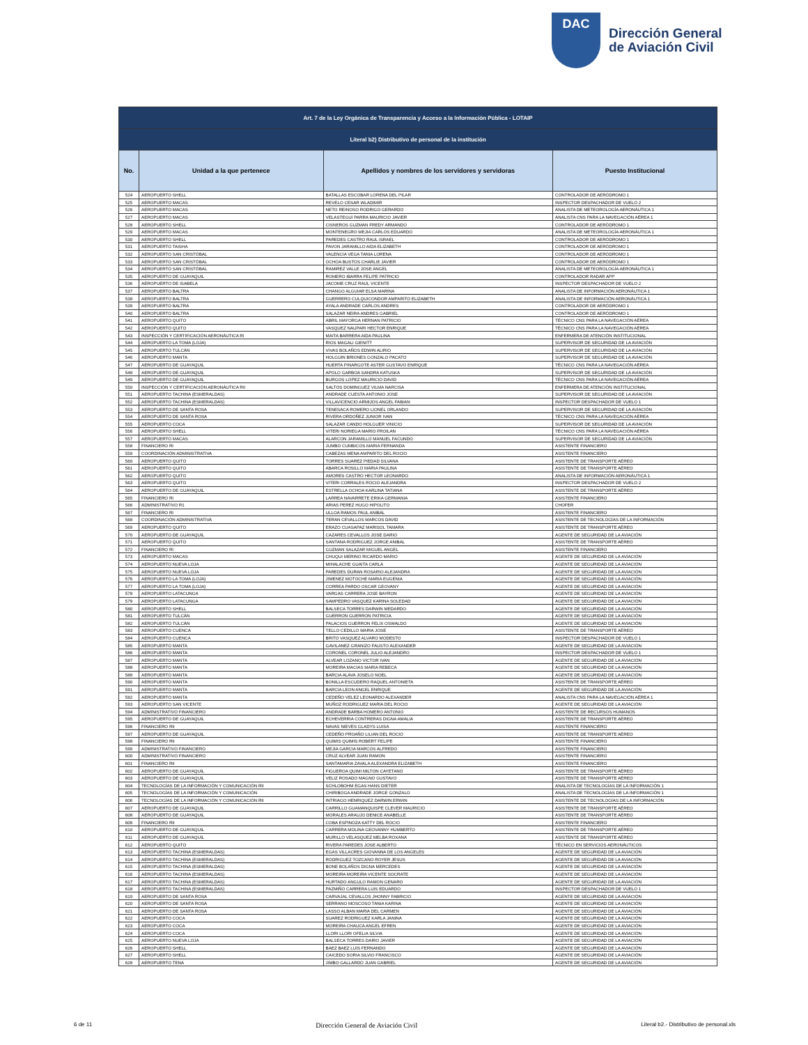DAC
Dirección General
de Aviación Civil
| Art. 7 de la Ley Orgánica de Transparencia y Acceso a la Información Pública - LOTAIP | | | |
| --- | --- | --- | --- |
| Literal b2) Distributivo de personal de la institución | | | |
| No. | Unidad a la que pertenece | Apellidos y nombres de los servidores y servidoras | Puesto Institucional |
| 524 | AEROPUERTO SHELL | BATALLAS ESCOBAR LORENA DEL PILAR | CONTROLADOR DE AERÓDROMO 1 |
| 525 | AEROPUERTO MACAS | REVELO CESAR WLADIMIR | INSPECTOR DESPACHADOR DE VUELO 2 |
| 526 | AEROPUERTO MACAS | NETO REINOSO RODRIGO GERARDO | ANALISTA DE METEOROLOGÍA AERONÁUTICA 1 |
| 527 | AEROPUERTO MACAS | VELASTEGUI PARRA MAURICIO JAVIER | ANALISTA CNS PARA LA NAVEGACIÓN AÉREA 1 |
| 528 | AEROPUERTO SHELL | CISNEROS GUZMAN FREDY ARMANDO | CONTROLADOR DE AERÓDROMO 1 |
| 529 | AEROPUERTO MACAS | MONTENEGRO MEJIA CARLOS EDUARDO | ANALISTA DE METEOROLOGÍA AERONÁUTICA 1 |
| 530 | AEROPUERTO SHELL | PAREDES CASTRO RAUL ISRAEL | CONTROLADOR DE AERÓDROMO 1 |
| 531 | AEROPUERTO TAISHA | PAVON JARAMILLO AIDA ELIZABETH | CONTROLADOR DE AERÓDROMO 1 |
| 532 | AEROPUERTO SAN CRISTÓBAL | VALENCIA VEGA TANIA LORENA | CONTROLADOR DE AERÓDROMO 1 |
| 533 | AEROPUERTO SAN CRISTÓBAL | OCHOA BUSTOS CHARLIE JAVIER | CONTROLADOR DE AERÓDROMO 1 |
| 534 | AEROPUERTO SAN CRISTÓBAL | RAMIREZ VALLE JOSE ANGEL | ANALISTA DE METEOROLOGÍA AERONÁUTICA 1 |
| 535 | AEROPUERTO DE GUAYAQUIL | ROMERO IBARRA FELIPE PATRICIO | CONTROLADOR RADAR APP |
| 536 | AEROPUERTO DE ISABELA | JACOME CRUZ RAUL VICENTE | INSPECTOR DESPACHADOR DE VUELO 2 |
| 537 | AEROPUERTO BALTRA | CHANGO ALGUIAR ELSA MARINA | ANALISTA DE INFORMACIÓN AERONÁUTICA 1 |
| 538 | AEROPUERTO BALTRA | GUERRERO CULQUICONDOR AMPARITO ELIZABETH | ANALISTA DE INFORMACIÓN AERONÁUTICA 1 |
| 539 | AEROPUERTO BALTRA | AYALA ANDRADE CARLOS ANDRES | CONTROLADOR DE AERÓDROMO 1 |
| 540 | AEROPUERTO BALTRA | SALAZAR NEIRA ANDRES GABRIEL | CONTROLADOR DE AERÓDROMO 1 |
| 541 | AEROPUERTO QUITO | ABRIL MAYORGA HERNAN PATRICIO | TÉCNICO CNS PARA LA NAVEGACIÓN AÉREA |
| 542 | AEROPUERTO QUITO | VASQUEZ NAUPARI HECTOR ENRIQUE | TÉCNICO CNS PARA LA NAVEGACIÓN AÉREA |
| 543 | INSPECCIÓN Y CERTIFICACIÓN AERONÁUTICA RI | MAITA BARRERA AIDA PAULINA | ENFERMERA DE ATENCIÓN INSTITUCIONAL |
| 544 | AEROPUERTO LA TOMA (LOJA) | RIOS MAGALI GIENITT | SUPERVISOR DE SEGURIDAD DE LA AVIACIÓN |
| 545 | AEROPUERTO TULCÁN | VIVAS BOLAÑOS EDWIN ALIRIO | SUPERVISOR DE SEGURIDAD DE LA AVIACIÓN |
| 546 | AEROPUERTO MANTA | HOLGUIN BRIONES GONZALO PACATO | SUPERVISOR DE SEGURIDAD DE LA AVIACIÓN |
| 547 | AEROPUERTO DE GUAYAQUIL | HUERTA PINARGOTE ASTER GUSTAVO ENRIQUE | TÉCNICO CNS PARA LA NAVEGACIÓN AÉREA |
| 548 | AEROPUERTO DE GUAYAQUIL | APOLO GARBOA SANDRA KATUSKA | SUPERVISOR DE SEGURIDAD DE LA AVIACIÓN |
| 549 | AEROPUERTO DE GUAYAQUIL | BURGOS LOPEZ MAURICIO DAVID | TÉCNICO CNS PARA LA NAVEGACIÓN AÉREA |
| 550 | INSPECCIÓN Y CERTIFICACIÓN AERONÁUTICA RII | SALTOS DOMINGUEZ VILMA NARCISA | ENFERMERA DE ATENCIÓN INSTITUCIONAL |
| 551 | AEROPUERTO TACHINA (ESMERALDAS) | ANDRADE CUESTA ANTONIO JOSE | SUPERVISOR DE SEGURIDAD DE LA AVIACIÓN |
| 552 | AEROPUERTO TACHINA (ESMERALDAS) | VILLAVICENCIO ARMIJOS ANGEL FABIAN | INSPECTOR DESPACHADOR DE VUELO 1 |
| 553 | AEROPUERTO DE SANTA ROSA | TENESACA ROMERO LIONEL ORLANDO | SUPERVISOR DE SEGURIDAD DE LA AVIACIÓN |
| 554 | AEROPUERTO DE SANTA ROSA | RIVERA ORDOÑEZ JUNIOR IVAN | TÉCNICO CNS PARA LA NAVEGACIÓN AÉREA |
| 555 | AEROPUERTO COCA | SALAZAR CANDO HOLGUER VINICIO | SUPERVISOR DE SEGURIDAD DE LA AVIACIÓN |
| 556 | AEROPUERTO SHELL | VITERI NORIEGA MARIO FROILAN | TÉCNICO CNS PARA LA NAVEGACIÓN AÉREA |
| 557 | AEROPUERTO MACAS | ALARCON JARAMILLO MANUEL FACUNDO | SUPERVISOR DE SEGURIDAD DE LA AVIACIÓN |
| 558 | FINANCIERO RI | JUMBO CUMBICOS MARIA FERNANDA | ASISTENTE FINANCIERO |
| 559 | COORDINACIÓN ADMINISTRATIVA | CABEZAS MENA AMPARITO DEL ROCIO | ASISTENTE FINANCIERO |
| 560 | AEROPUERTO QUITO | TORRES SUAREZ PIEDAD SILVANA | ASISTENTE DE TRANSPORTE AÉREO |
| 561 | AEROPUERTO QUITO | ABARCA ROSILLO MARIA PAULINA | ASISTENTE DE TRANSPORTE AÉREO |
| 562 | AEROPUERTO QUITO | AMORES CASTRO HECTOR LEONARDO | ANALISTA DE INFORMACIÓN AERONÁUTICA 1 |
| 563 | AEROPUERTO QUITO | VITERI CORRALES ROCIO ALEJANDRA | INSPECTOR DESPACHADOR DE VUELO 2 |
| 564 | AEROPUERTO DE GUAYAQUIL | ESTRELLA OCHOA KARLINA TATIANA | ASISTENTE DE TRANSPORTE AÉREO |
| 565 | FINANCIERO RI | LARREA NAVARRETE ERIKA GERMANIA | ASISTENTE FINANCIERO |
| 566 | ADMINISTRATIVO R1 | ARIAS PEREZ HUGO HIPOLITO | CHOFER |
| 567 | FINANCIERO RI | ULLOA RAMOS PAUL ANIBAL | ASISTENTE FINANCIERO |
| 568 | COORDINACIÓN ADMINISTRATIVA | TERAN CEVALLOS MARCOS DAVID | ASISTENTE DE TECNOLOGÍAS DE LA INFORMACIÓN |
| 569 | AEROPUERTO QUITO | ERAZO CUASAPAZ MARISOL TAMARA | ASISTENTE DE TRANSPORTE AÉREO |
| 570 | AEROPUERTO DE GUAYAQUIL | CAZARES CEVALLOS JOSE DARIO | AGENTE DE SEGURIDAD DE LA AVIACIÓN |
| 571 | AEROPUERTO QUITO | SANTANA RODRIGUEZ JORGE ANIBAL | ASISTENTE DE TRANSPORTE AÉREO |
| 572 | FINANCIERO RI | GUZMAN SALAZAR MIGUEL ANGEL | ASISTENTE FINANCIERO |
| 573 | AEROPUERTO MACAS | CHUQUI MERINO RICARDO MARIO | AGENTE DE SEGURIDAD DE LA AVIACIÓN |
| 574 | AEROPUERTO NUEVA LOJA | MIHALACHE GUAITA CARLA | AGENTE DE SEGURIDAD DE LA AVIACIÓN |
| 575 | AEROPUERTO NUEVA LOJA | PAREDES DURAN ROSARIO ALEJANDRA | AGENTE DE SEGURIDAD DE LA AVIACIÓN |
| 576 | AEROPUERTO LA TOMA (LOJA) | JIMENEZ MOTOCHE MARIA EUGENIA | AGENTE DE SEGURIDAD DE LA AVIACIÓN |
| 577 | AEROPUERTO LA TOMA (LOJA) | CORREA PARDO OSCAR GEOVANY | AGENTE DE SEGURIDAD DE LA AVIACIÓN |
| 578 | AEROPUERTO LATACUNGA | VARGAS CARRERA JOSE BAYRON | AGENTE DE SEGURIDAD DE LA AVIACIÓN |
| 579 | AEROPUERTO LATACUNGA | SAMPEDRO VASQUEZ KARINA SOLEDAD | AGENTE DE SEGURIDAD DE LA AVIACIÓN |
| 580 | AEROPUERTO SHELL | BALSECA TORRES DARWIN MEDARDO | AGENTE DE SEGURIDAD DE LA AVIACIÓN |
| 581 | AEROPUERTO TULCÁN | GUERRON GUERRON PATRICIA | AGENTE DE SEGURIDAD DE LA AVIACIÓN |
| 582 | AEROPUERTO TULCÁN | PALACIOS GUERRON FELIX OSWALDO | AGENTE DE SEGURIDAD DE LA AVIACIÓN |
| 583 | AEROPUERTO CUENCA | TELLO CEDILLO MARIA JOSE | ASISTENTE DE TRANSPORTE AÉREO |
| 584 | AEROPUERTO CUENCA | BRITO VASQUEZ ALVARO MODESTO | INSPECTOR DESPACHADOR DE VUELO 1 |
| 585 | AEROPUERTO MANTA | GAVILANEZ GRANIZO FAUSTO ALEXANDER | AGENTE DE SEGURIDAD DE LA AVIACIÓN |
| 586 | AEROPUERTO MANTA | CORONEL CORONEL JULIO ALEJANDRO | INSPECTOR DESPACHADOR DE VUELO 1 |
| 587 | AEROPUERTO MANTA | ALVEAR LOZANO VICTOR IVAN | AGENTE DE SEGURIDAD DE LA AVIACIÓN |
| 588 | AEROPUERTO MANTA | MOREIRA MACIAS MARIA REBECA | AGENTE DE SEGURIDAD DE LA AVIACIÓN |
| 589 | AEROPUERTO MANTA | BARCIA ALAVA JOSELO NOEL | AGENTE DE SEGURIDAD DE LA AVIACIÓN |
| 590 | AEROPUERTO MANTA | BONILLA ESCUDERO RAQUEL ANTONIETA | ASISTENTE DE TRANSPORTE AÉREO |
| 591 | AEROPUERTO MANTA | BARCIA LEON ANGEL ENRIQUE | AGENTE DE SEGURIDAD DE LA AVIACIÓN |
| 592 | AEROPUERTO MANTA | CEDEÑO VELEZ LEONARDO ALEXANDER | ANALISTA CNS PARA LA NAVEGACIÓN AÉREA 1 |
| 593 | AEROPUERTO SAN VICENTE | MUÑOZ RODRIGUEZ MARIA DEL ROCIO | AGENTE DE SEGURIDAD DE LA AVIACIÓN |
| 594 | ADMINISTRATIVO FINANCIERO | ANDRADE BARBA HOMERO ANTONIO | ASISTENTE DE RECURSOS HUMANOS |
| 595 | AEROPUERTO DE GUAYAQUIL | ECHEVERRIA CONTRERAS DIGNA AMALIA | ASISTENTE DE TRANSPORTE AÉREO |
| 596 | FINANCIERO RII | NAVAS NIEVES GLADYS LUISA | ASISTENTE FINANCIERO |
| 597 | AEROPUERTO DE GUAYAQUIL | CEDEÑO PROAÑO LILIAN DEL ROCIO | ASISTENTE DE TRANSPORTE AÉREO |
| 598 | FINANCIERO RII | QUIMIS QUIMIS ROBERT FELIPE | ASISTENTE FINANCIERO |
| 599 | ADMINISTRATIVO FINANCIERO | MEJIA GARCIA MARCOS ALFREDO | ASISTENTE FINANCIERO |
| 600 | ADMINISTRATIVO FINANCIERO | CRUZ ALVEAR JUAN RAMON | ASISTENTE FINANCIERO |
| 601 | FINANCIERO RII | SANTAMARIA ZAVALA ALEXANDRA ELIZABETH | ASISTENTE FINANCIERO |
| 602 | AEROPUERTO DE GUAYAQUIL | FIGUEROA QUIMI MILTON CAYETANO | ASISTENTE DE TRANSPORTE AÉREO |
| 603 | AEROPUERTO DE GUAYAQUIL | VELIZ ROSADO MAGNO GUSTAVO | ASISTENTE DE TRANSPORTE AÉREO |
| 604 | TECNOLOGÍAS DE LA INFORMACIÓN Y COMUNICACIÓN RII | SCHLOBOHM EGAS HANS DIETER | ANALISTA DE TECNOLOGÍAS DE LA INFORMACIÓN 1 |
| 605 | TECNOLOGÍAS DE LA INFORMACIÓN Y COMUNICACIÓN | CHIRIBOGA ANDRADE JORGE GONZALO | ANALISTA DE TECNOLOGÍAS DE LA INFORMACIÓN 1 |
| 606 | TECNOLOGÍAS DE LA INFORMACIÓN Y COMUNICACIÓN RII | INTRIAGO HENRIQUEZ DARWIN ERWIN | ASISTENTE DE TECNOLOGÍAS DE LA INFORMACIÓN |
| 607 | AEROPUERTO DE GUAYAQUIL | CARRILLO GUAMANQUISPE CLEVER MAURICIO | ASISTENTE DE TRANSPORTE AÉREO |
| 608 | AEROPUERTO DE GUAYAQUIL | MORALES ARAUJO DENICE ANABELLE | ASISTENTE DE TRANSPORTE AÉREO |
| 609 | FINANCIERO RII | COBA ESPINOZA KATTY DEL ROCIO | ASISTENTE FINANCIERO |
| 610 | AEROPUERTO DE GUAYAQUIL | CARRERA MOLINA GEOVANNY HUMBERTO | ASISTENTE DE TRANSPORTE AÉREO |
| 611 | AEROPUERTO DE GUAYAQUIL | MURILLO VELASQUEZ MELBA ROXANA | ASISTENTE DE TRANSPORTE AÉREO |
| 612 | AEROPUERTO QUITO | RIVERA PAREDES JOSE ALBERTO | TÉCNICO EN SERVICIOS AERONÁUTICOS |
| 613 | AEROPUERTO TACHINA (ESMERALDAS) | EGAS VILLACRES GIOVANNA DE LOS ANGELES | AGENTE DE SEGURIDAD DE LA AVIACIÓN |
| 614 | AEROPUERTO TACHINA (ESMERALDAS) | RODRIGUEZ TOZCANO ROYER JESUS | AGENTE DE SEGURIDAD DE LA AVIACIÓN |
| 615 | AEROPUERTO TACHINA (ESMERALDAS) | BONE BOLAÑOS DIGNA MERCEDES | AGENTE DE SEGURIDAD DE LA AVIACIÓN |
| 616 | AEROPUERTO TACHINA (ESMERALDAS) | MOREIRA MOREIRA VICENTE SOCRATE | AGENTE DE SEGURIDAD DE LA AVIACIÓN |
| 617 | AEROPUERTO TACHINA (ESMERALDAS) | HURTADO ANGULO RAMON GENARO | AGENTE DE SEGURIDAD DE LA AVIACIÓN |
| 618 | AEROPUERTO TACHINA (ESMERALDAS) | PAZMIÑO CARRERA LUIS EDUARDO | INSPECTOR DESPACHADOR DE VUELO 1 |
| 619 | AEROPUERTO DE SANTA ROSA | CARVAJAL CEVALLOS JHONNY FABRICIO | AGENTE DE SEGURIDAD DE LA AVIACIÓN |
| 620 | AEROPUERTO DE SANTA ROSA | SERRANO MOSCOSO TANIA KARINA | AGENTE DE SEGURIDAD DE LA AVIACIÓN |
| 621 | AEROPUERTO DE SANTA ROSA | LASSO ALBAN MARIA DEL CARMEN | AGENTE DE SEGURIDAD DE LA AVIACIÓN |
| 622 | AEROPUERTO COCA | SUAREZ RODRIGUEZ KARLA JANINA | AGENTE DE SEGURIDAD DE LA AVIACIÓN |
| 623 | AEROPUERTO COCA | MOREIRA CHAUCA ANGEL EFREN | AGENTE DE SEGURIDAD DE LA AVIACIÓN |
| 624 | AEROPUERTO COCA | LLORI LLORI OFELIA SILVIA | AGENTE DE SEGURIDAD DE LA AVIACIÓN |
| 625 | AEROPUERTO NUEVA LOJA | BALSECA TORRES DARIO JAVIER | AGENTE DE SEGURIDAD DE LA AVIACIÓN |
| 626 | AEROPUERTO SHELL | BAEZ BAEZ LUIS FERNANDO | AGENTE DE SEGURIDAD DE LA AVIACIÓN |
| 627 | AEROPUERTO SHELL | CAICEDO SORIA SILVIO FRANCISCO | AGENTE DE SEGURIDAD DE LA AVIACIÓN |
| 628 | AEROPUERTO TENA | JIMBO GALLARDO JUAN GABRIEL | AGENTE DE SEGURIDAD DE LA AVIACIÓN |
6 de 11 Dirección General de Aviación Civil Literal b2.- Distributivo de personal.xls